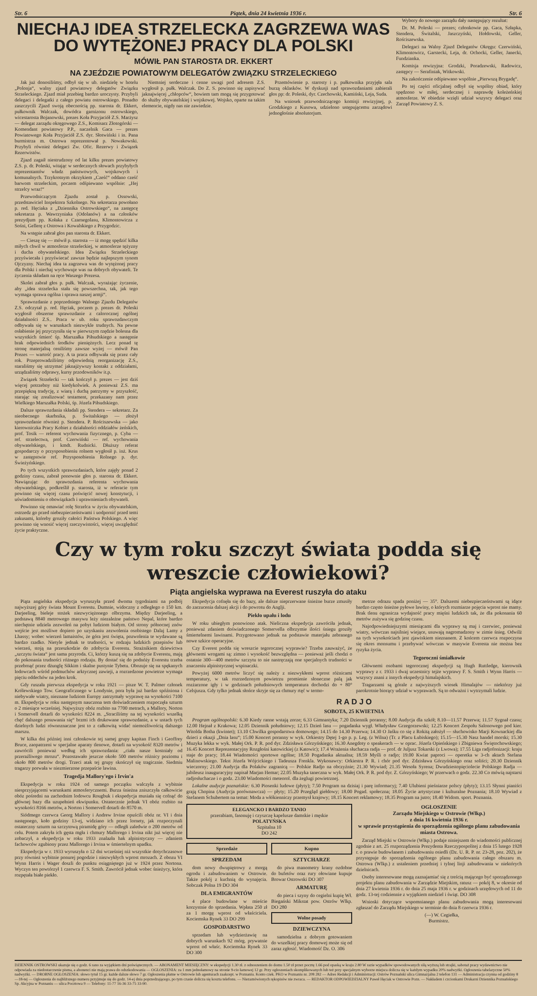Str. 6 Piątek, dnia 24 kwietnia 1936 r. Str. 6
NIECHAJ IDEA STRZELECKA ZAGRZEWA WAS
DO WYTĘŻONEJ PRACY DLA POLSKI
MÓWIŁ PAN STAROSTA DR. EKKERT
NA ZJEŹDZIE POWIATOWYM DELEGATÓW ZWIĄZKU STRZELECKIEGO
Jak już donosiliśmy, odbył się w ub. niedzielę w hotelu „Polonja“, walny zjazd powiatowy delegatów Związku Strzeleckiego. Zjazd miał przebieg bardzo uroczysty. Przybyli delegaci i delegatki z całego powiatu ostrowskiego. Ponadto zaszczycili Zjazd swoją obecnością pp. starosta dr. Ekkert, pułkownik Walczak, dowódca garnizonu ostrowskiego, wicestarosta Bojanowski, prezes Koła Przyjaciół Z.S. Marżysz — delegat zarządu okręgowego Z.S., Komisarz Złotogórski — Komendant powiatowy P.P., naczelnik Gaca — prezes Powiatowego Koła Przyjaciół Z.S. dyr. Słotwiński i in. Pana burmistrza m. Ostrowa reprezentował p. Nowakowski. Przybyli również delegaci Zw. Ofic. Rezerwy i Związek Rezerwistów.
Zjazd zagaił niestrudzony od lat kilku prezes powiatowy Z.S. p. dr. Poleski, witając w serdecznych słowach przybyłych reprezentantów władz państwowych, wojskowych i komunalnych. Trzykrotnym okrzykiem „Cześć“ oddano cześć barwom strzeleckim, poczem odśpiewano wspólnie: „Hej strzelcy wraz!“
Przewodniczącym Zjazdu został p. Ossowski, przedstawiciel Inspektora Szkolnego. Na sekretarza powołano p. red. Hęciaka z „Dziennika Ostrowskiego“, na zastępcę sekretarza p. Wawrzyniaka (Odolanów) a na członków prezydjum pp. Kołaka z Czarnegolasu, Klimontowicza z Sośni, Gellerę z Ostrowa i Kowalskiego z Przygodzic.
Na wstępie zabrał głos pan starosta dr. Ekkert.
— Cieszę się — mówił p. starosta — iż mogę spędzić kilka miłych chwil w atmosferze strzeleckiej, w atmosferze tężyzny i ducha obywatelskiego. Idea Związku Strzeleckiego przyświecała i przyświecać zawsze będzie najlepszym synom Ojczyzny. Niechaj idea ta zagrzewa was do wytężonej pracy dla Polski i niechaj wychowuje was na dobrych obywateli. Te życzenia składam na ręce Waszego Prezesa.
Skolei zabrał głos p. pułk. Walczak, wyrażając życzenie, aby „idea strzelecka stała się powszechna, tak, jak tego wymaga sprawa ogólna i sprawa naszej armji“.
Sprawozdanie z poprzedniego Walnego Zjazdu Delegatów Z.S. odczytał p. red. Hęciak, poczem p. prezes dr. Poleski wygłosił obszerne sprawozdanie z calorocznej ogólnej działalności Z.S.. Praca w ub. roku sprawozdawczym odbywała się w warunkach niezwykle trudnych. Na pewne osłabienie jej przyczyniła się w pierwszym rzędzie bolesna dla wszystkich śmierć śp. Marszałka Piłsudskiego a następnie brak odpowiednich środków pieniężnych. Lecz ponad tę stronę materjalną ceniliśmy zawsze wyżej — mówił Pan Prezes — wartość pracy. A ta praca odbywała się przez cały rok. Przeprowadziliśmy odpowiednią reorganizację Z.S., staraliśmy się utrzymać jaknajżywszy kontakt z oddziałami, urządzaliśmy odprawy, kursy przodowników it.p.
Związek Strzelecki — tak kończył p. prezes — jest dziś więcej potrzebny niż kiedykolwiek. A ponieważ Z.S. ma przepiękną tradycję, z wiarą i duchą patrzymy w przyszłość, starając się zrealizować testament, przekazany nam przez Wielkiego Marszałka Polski, śp. Józefa Piłsudskiego.
Dalsze sprawozdania składali pp. Stendera — sekretarz. Za nieobecnego skarbnika, p. Świtalskiego — złożył sprawozdanie również p. Stendera. P. Rościszewska — jako kierowniczka Pracy Kobiet z działalności oddziałów żeńskich, prof. Tosik — referent wychowania fizycznego, p. Cyba — ref. strzelectwa, prof. Czerwiński — ref. wychowania obywatelskiego, i kmdt. Rudnicki. Dłuższy referat gospodarczy o przysposobieniu rolnem wygłosił p. inż. Krus w zastępstwie ref. Przysposobienia Rolnego p. dyr. Świeżyńskiego.
Po tych wszystkich sprawozdaniach, które zajęły ponad 2 godziny czasu, zabrał ponownie głos p. starosta dr. Ekkert. Nawiązując do sprawozdania referenta wychowania obywatelskiego, podkreślił p. starosta, iż w referacie tym powinno się więcej czasu poświęcić nowej konstytucji, i uświadomieniu o obowiązkach i uprawnieniach obywateli.
Powinno się omawiać rolę Strzelca w życiu obywatelskim, ostrzedz go przed niebezpieczeństwami i uodpornić przed temi zakusami, któreby groziły całości Państwa Polskiego. A więc powinno się wnosić więcej rzeczywistości, więcej uwzględnić życie praktyczne.
Niemniej serdeczne i cenne uwagi pod adresem Z.S. wygłosił p. pułk. Walczak. Do Z. S. powinno się zapisywać jaknajwięcej „chłopców“, bowiem tam mogą się przygotować do służby obywatelskiej i wojskowej. Wojsko, oparte na takim elemencie, nigdy nas nie zawiedzie.
Przemówienie p. starosty i p. pułkownika przyjęła sala burzą oklasków. W dyskusji nad sprawozdaniami zabierali głos pp: dr. Poleski, dyr. Czechowski, Kamiński, Leja, Suda.
Na wniosek przewodniczącego komisji rewizyjnej, p. Grodzkiego z Kusowa, udzielono ustępującemu zarządowi jednogłośnie absolutorjum.
Wybory do nowego zarządu dały następujący rezultat:
Dr. M. Poleski — prezes; członkowie pp. Gaca, Szłapka, Stendera, Świtalski, Jaszczyński, Hołdowski, Geller, Rościszewska.
Delegaci na Walny Zjazd Delegatów Okręgu: Czerwiński, Klimontowicz, Garstecki, Leja, dr. Ochocki, Geller, Janecki, Fundzianka.
Komisja rewizyjna: Grodzki, Poradzewski, Radowicz, zastępcy — Serafiniak, Witkowski.
Na zakończenie odśpiewano wspólnie „Pierwszą Brygadę“.
Po tej części oficjalnej odbył się wspólny obiad, który spędzono w miłej, serdecznej i naprawdę koleżeńskiej atmosferze. W obiedzie wzięli udział wszyscy delegaci oraz Zarząd Powiatowy Z. S.
Czy w tym roku szczyt świata podda się wreszcie człowiekowi?
Piąta angielska wyprawa na Everest ruszyła do ataku
Piąta angielska ekspedycja wyruszyła przed dwoma tygodniami na podbój najwyższej góry świata Mount Everestu. Dumnie, widoczny z odległego o 150 km. Darjeeling, bieleje stożek niezwyciężonego olbrzyma. Między Darjeeling, a podstawą 8840 metrowego masywu leży niezależne państwo Nepal, które bardzo niechętnie udziela zezwoleń na pobyt ludziom białym. Od strony północnej znów wejście jest możliwe dopiero po uzyskaniu zezwolenia osobistego Dalaj Lamy z Lhassy; wobec wierzeń lamaistów, że góra jest święta, pozwolenia te wydawane są bardzo rzadko. Nietyle jednak te trudności, w rodzaju ludzkich przepisów lub wierzeń, stoją na przeszkodzie do zdobycia Everestu. Strażnikiem dziewictwa „szczytu świata“ jest sama przyroda. Ci, którzy kuszą się na zdobycie Everestu, mają do pokonania trudności różnego rodzaju. By dostać się do podnóży Everestu trzeba przebrnąć przez dżunglę Sikkim i skalne pustynie Tybetu. Obozuje się na spękanych lodowcach wśród podmuchów arktycznej zawieji, a rozrzedzone powietrze wymaga pięciu oddechów na jeden krok.
Gdy ruszała pierwsza ekspedycja w roku 1921 — pisze W. T. Palmer członek Królewskiego Tow. Geograficznego w Londynie, pora była już bardzo spóźniona i niebywałe wiatry, nieznane ludziom Europy zatrzymały wyprawę na wysokości 7100 m. Ekspedycja w roku następnym nauczona tem doświadczeniem rozpoczęła szturm o 2 miesiące wcześniej. Najwyższy obóz rozbito na 7700 metrach, a Mallory, Norton i Somervell dotarli do wysokości 8224 m. „Straciliśmy na tej wysokości wszelką chęć dalszego posuwania się“ brzmi ich drukowane sprawozdanie, a w ustach tych dzielnych ludzi równoznaczne jest to z całkowitą widać niemożliwością dalszego marszu.
W kilka dni później inni członkowie tej samej grupy kapitan Finch i Geoffrey Bruce, zaopatrzeni w specjalne aparaty tlenowe, dotarli na wysokość 8320 metrów i zawrócili ponieważ według ich sprawozdania: „ciała nasze kostniały od przeraźliwego mrozu“. Pozostawało jeszcze około 500 metrów różnicy poziomu i około 800 metrów drogi. Trzeci atak tej grupy skończył się tragicznie. Siedmiu tragarzy porwała w niezmierzone przepaście lawina.
Tragedja Mallory'ego i Irvin'a
Ekspedycja w roku 1924 od samego początku walczyła z wybitnie niesprzyjającemi warunkami atmosferycznemi. Burza śnieżna zniszczyła całkowicie obóz pośredni na zachodnim lodowcu Rougbuk i ekspedycja musiała się cofnąć do głównej bazy dla uzupełnień ekwipunku. Ostatecznie jednak VI obóz rozbito na wysokości 8166 metrów, a Norton i Somervell dotarli do 8570 m.
Siódmego czerwca Georg Mallory i Andrew Irvine opuścili obóz nr. VI i dnia następnego, koło godziny 13-ej, widziano ich przez lornety, jak rozpoczynali ostateczny szturm na szczytową piramidę góry — odległi zaledwie o 200 metrów od celu. Potem zakryła ich gęsta mgła i chmury Mallorego i Irvina nikt już więcej nie zobaczył, a ekspedycja w roku 1933 znalazła hak alpinistyczny — zdaniem fachowców zgubiony przez Mallorego i Irvina w śmiertelnym upadku.
Ekspedycja w r. 1933 wyruszyła o 12 dni wcześniej niż wszystkie dotychczasowe przy również wybitnie ponurej pogodzie i niezwykłych wprost mrozach. Z obozu VI Wynn Harris i Wager doszli do punktu osiągniętego już w 1924 przez Nortona. Wyczyn ten powtórzył 1 czerwca F. S. Smith. Zawrócił jednak wobec śnieżycy, która rozpętała białe piekło.
Ekspedycja cofnęła się do bazy, ale dalsze nieprzerwane śnieżne burze zmusiły do zarzucenia dalszej akcji i do powrotu do Anglji.
Piekło upału i lodu
W roku ubiegłym ponowiono atak. Nieliczna ekspedycja zawróciła jednak, ponieważ zdaniem doświadczonego Somervella olbrzymie ilości śniegu groziły śmiertelnemi lawinami. Przygotowano jednak na podstawie materjału zebranego nowe szkice operacyjne.
Czy Everest podda się wreszcie tegorocznej wyprawie? Trzeba zauważyć, że głównemi wrogami są: zimno i wysokość bezwzględna — ponieważ jeśli chodzi o ostatnie 300—400 metrów szczytu to nie nastręczają one specjalnych trudności w znaczeniu alpinistycznej wspinaczki.
Powyżej 6000 metrów liczyć się należy z niezwykłemi wprost różnicami temperatury, w tak rozrzedzonym powietrzu promienie słoneczne palą jak rozżarzone igły i w godzinach południowych temperatura dochodzi do + 80° Celsjusza. Gdy tylko jednak słońce skryje się za chmury rtęć w termo-
metrze odrazu spada poniżej — 35°. Dalszemi niebezpieczeństwami są idące bardzo często śnieżne pyłowe lawiny, o których rozmiarze pojęcia wprost nie mamy. Brak tlenu ogranicza wydajność pracy mięśni ludzkich tak, że dla pokonania 60 metrów zużywa się godzinę czasu.
Najodpowiedniejszymi miesiącami dla wyprawy są maj i czerwiec, ponieważ wiatry, wówczas najsilniej wiejące, usuwają nagromadzony w zimie śnieg. Odwilż na tych wysokościach jest zjawiskiem nieznanem. Z końcem czerwca rozpoczyna się okres monsumu i przebywać wówczas w masywie Everesta nie można bez ryzyka życia.
Tegoroczni śmiałkowie
Głównemi osobami tegorocznej ekspedycji są Hugh Ruttledge, kierownik wyprawy z r. 1933 i dwaj uczestnicy tejże wyprawy F. S. Smith i Wynn Harris — wszyscy znani z innych ekspedycji himalajskich.
Tragarzami są górale z najwyższych wiosek Himalajów — niektórzy już parokrotnie biorący udział w wyprawach. Są to odważni i wytrzymali ludzie.
R A D J O
SOBOTA, 25 KWIETNIA
Program ogólnopolski: 6.30 Kiedy ranne wstają zorze; 6.33 Gimnastyka; 7.20 Dziennik poranny; 8.00 Audycja dla szkół; 8.10—11.57 Przerwa; 11.57 Sygnał czasu; 12.00 Hejnał z Krakowa; 12.05 Dziennik południowy; 12.15 Dzień lasu — pogadanka wygł. Władysław Grzegorzewski; 12.25 Koncert Zespołu Salonowego pod kier. Witolda Botha (kwintet); 13.10 Chwilka gospodarstwa domowego; 14.15 do 14.30 Przerwa; 14.30 O Jaśku co się z Rokitą założył — słuchowisko Marji Kownackiej dla dzieci z okazji „Dnia lasu“; 15.00 Koncert poranny w wyk. Orkiestry Dętej 1-go p. p. Leg. (z Wilna) (Tr. z Placu Łubiskiego); 15.15—15.30 Nasz handel morski; 15.30 Muzyka lekka w wyk. Małej Ork. P. R. pod dyr. Zdzisława Górzyńskiego; 16.30 Anegdoty o speakerach — w oprac. Józefa Opieńskiego i Zbigniewa Świętochowskiego; 16.45 Koncert Reprezentacyjny Rozgłośni katowickiej (z Katowic); 17.4 Wrażenia słuchacza radja — prof. dr Juljusz Tokarski (z Lwowa); 17.55 Liga radjofonizacji: kraju staje do pracy; 18.44 Wiadomości sportowe ogólne; 18.50 Pogadanka aktualna; 18.59 Myśli o radjo; 19.00 Kwiat paproci — operetka w 3-ch aktach Stefana Malinowskiego. Tekst Józefa Wójcickiego i Tadeusza Frenkla. Wykonawcy: Orkiestra P. R. i chór pod dyr. Zdzisława Górzyńskiego oraz soliści; 20.30 Dziennik wieczorny; 21.00 Audycja dla Polaków zagranicą — Polskie Radjo na obczyźnie; 21.30 Wywiad; 21.35 Wesoła Syrena; Dwudziestopięciolecie Polskiego Radja — jubileusz inauguracyjny napisał Marjan Hemar; 22.05 Muzyka taneczna w wyk. Małej Ork. P. R. pod dyr. Z. Górzyńskiego; W przerwach o godz. 22.30 Co mówią najstarsi radjosłuchacze i o godz. 23.00 Wiadomości meteorol. dla żeglugi powietrznej.
Lokalne audycje poznańskie: 6.30 Piosenki ludowe (płyty); 7.50 Program na dzisiaj i parę informacyj; 7.40 Ulubieni pieśniarze polscy (płyty); 13.15 Słynni pianiści grają Chopina (Audycja porównawcza) — płyty; 15.20 Przegląd giełdowy; 18.00 Pogad. społeczna; 18.05 Życie artystyczne i kulturalne Poznania; 18.10 Wywiad z Stefanem Schubertem na temat: Moda a włókienniczy przemysł krajowy; 18.15 Koncert reklamowy; 18.35 Program na jutro; 18.40 Widom. sport. Poznania.
ELEGANCKO I BARDZO TANIO
przerabiam, fasonuję i czyszczę kapelusze damskie i męskie
POLATYŃSKA
Szpitalna 10
DO 242
Sprzedaże
SPRZEDAM
dom nowy dwupiętrowy z morgą ogrodu i zabudowaniem w Ostrowie. Także pokój z kuchnią do wynajęcia. Sobczak Polna 19 DO 304
DLA EMIGRANTÓW
4 place budowlane w mieście korzystnie do sprzedania. Wpłata 250 zł za 1 morgę wprost od właściciela. Kociemska Rynek 33 DO 299
GOSPODARSTWO
sprzedam lub wydzierżawię na dobrych warunkach 92 mórg. prywatnie wprost od właśc. Kociemska Rynek 33 DO 300
Kupno
SZTYCHARZE
do piwa manometry krany ozdobne do bufetów oraz rury ołowiane kupuje Browar Ostrowski DO 307
ARMATURĘ
do pieca i szyny do cegielni kupię Wł. Biegański Mikstat pow. Ostrów Wlkp. DO 280
Wolne posady
DZIEWCZYNA
samodzielna z dobrym gotowaniem do wszelkiej pracy domowej może się od zaraz zgłosić. Wiadomość Dz. O. 306
OGŁOSZENIE
Zarządu Miejskiego w Ostrowie (Wlkp.)
z dnia 16 kwietnia 1936 r.
w sprawie przystąpienia do sporządzenia ogólnego planu zabudowania miasta Ostrowa.
Zarząd Miejski w Ostrowie (Wlkp.) podaje niniejszem do wiadomości publicznej zgodnie z art. 25 rozporządzenia Prezydenta Rzeczypospolitej z dnia 15 lutego 1928 r. o prawie budowlanem i zabudowaniu osiedli (Dz. U. R. P. nr. 23-28, poz. 202), że przystępuje do sporządzenia ogólnego planu zabudowania całego obszaru m. Ostrowa (Wlkp.) z ustaleniem przedniej i tylnej linji zabudowania w niektórych dzielnicach.
Osoby interesowane mogą zaznajamiać się z treścią mającego być sporządzonego projektu planu zabudowania w Zarządzie Miejskim, ratusz — pokój 8, w okresie od dnia 27 kwietnia 1936 r. do dnia 25 maja 1936 r. w godzinach urzędowych od 11 do godz. 13-tej codziennie z wyjątkiem niedziel i świąt. DO 308
Wnioski dotyczące wspomnianego planu zabudowania mogą interesowani zgłaszać do Zarządu Miejskiego w terminie do dnia 8 czerwca 1936 r.
(—) W. Cegiełka,
Burmistrz.
DZIENNIK OSTROWSKI ukazuje się o godz. 6 rano za wyjątkiem dni poświątecznych. — ABONAMENT MIESIĘCZNY: w ekspedycji 1.30 zł. z odnoszeniem do domu 1.50 zł przez pocztę 1.66 pod opaską w kraju 2.80 W razie wypadków spowodowanych siłą wyższą lub strajki, sabotaż pracy wydawnictwo nie odpowiada za niedostarczenie pisma, a abonenci nie mają prawa do odszkodowania — OGŁOSZENIA: za 1 mm jednołamowy na stronie 9-cio łamowej 12 gr. Przy ogłoszeniach skomplikowanych lub też przy specjalnym wyborze miejsca dolicza się w każdym wypadku 20% nadwyżki. Ogłoszenia tabelaryczne 50% nadwyżki. — DROBNE OGŁOSZENIA: słowo tytuł 15 gr. każde dalsze słowo 7 gr. Ogłoszenia płatne w Ostrowie lub agenturach zaakcept. w Poznaniu. Konto czek. PKO w Poznaniu nr. 208 282 — Adres Redakcji i Administracji: Ostrów Poznański ulica Gimnazjalna 2 telefon 131 — Administracja czynna od godziny 8—18-tej — Ogłoszenia do najbliższego numeru przyjmuje się do godz. 14-ej dnia poprzedzającego, po tym czasie dolicza się koszta telefonu. — Niezamówionych rękopisów nie zwraca. — REDAKTOR ODPOWIEDZIALNY Paweł Hęciak w Ostrowie Pozn. — Nakładem i czcionkami Drukarni Dziennika Poznańskiego Sp. Akcyjna w Poznaniu — ulica Pocztowa 9 — Telefony: 11-77 16-36 33-75 33-90.